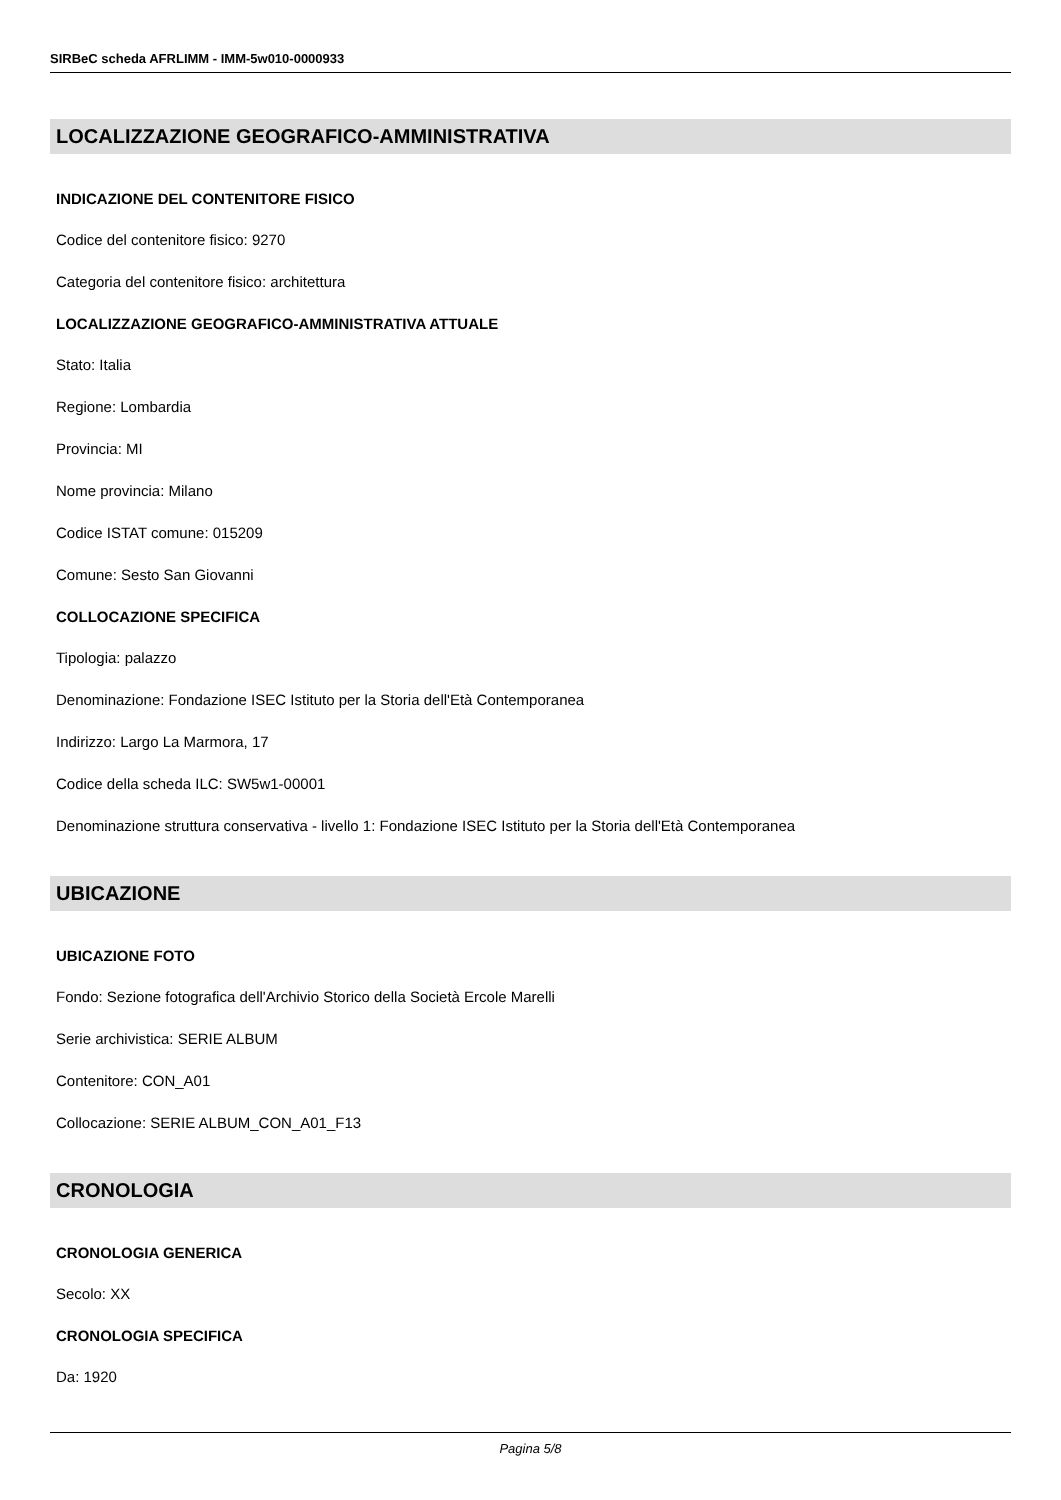SIRBeC scheda AFRLIMM - IMM-5w010-0000933
LOCALIZZAZIONE GEOGRAFICO-AMMINISTRATIVA
INDICAZIONE DEL CONTENITORE FISICO
Codice del contenitore fisico: 9270
Categoria del contenitore fisico: architettura
LOCALIZZAZIONE GEOGRAFICO-AMMINISTRATIVA ATTUALE
Stato: Italia
Regione: Lombardia
Provincia: MI
Nome provincia: Milano
Codice ISTAT comune: 015209
Comune: Sesto San Giovanni
COLLOCAZIONE SPECIFICA
Tipologia: palazzo
Denominazione: Fondazione ISEC Istituto per la Storia dell'Età Contemporanea
Indirizzo: Largo La Marmora, 17
Codice della scheda ILC: SW5w1-00001
Denominazione struttura conservativa - livello 1: Fondazione ISEC Istituto per la Storia dell'Età Contemporanea
UBICAZIONE
UBICAZIONE FOTO
Fondo: Sezione fotografica dell'Archivio Storico della Società Ercole Marelli
Serie archivistica: SERIE ALBUM
Contenitore: CON_A01
Collocazione: SERIE ALBUM_CON_A01_F13
CRONOLOGIA
CRONOLOGIA GENERICA
Secolo: XX
CRONOLOGIA SPECIFICA
Da: 1920
Pagina 5/8